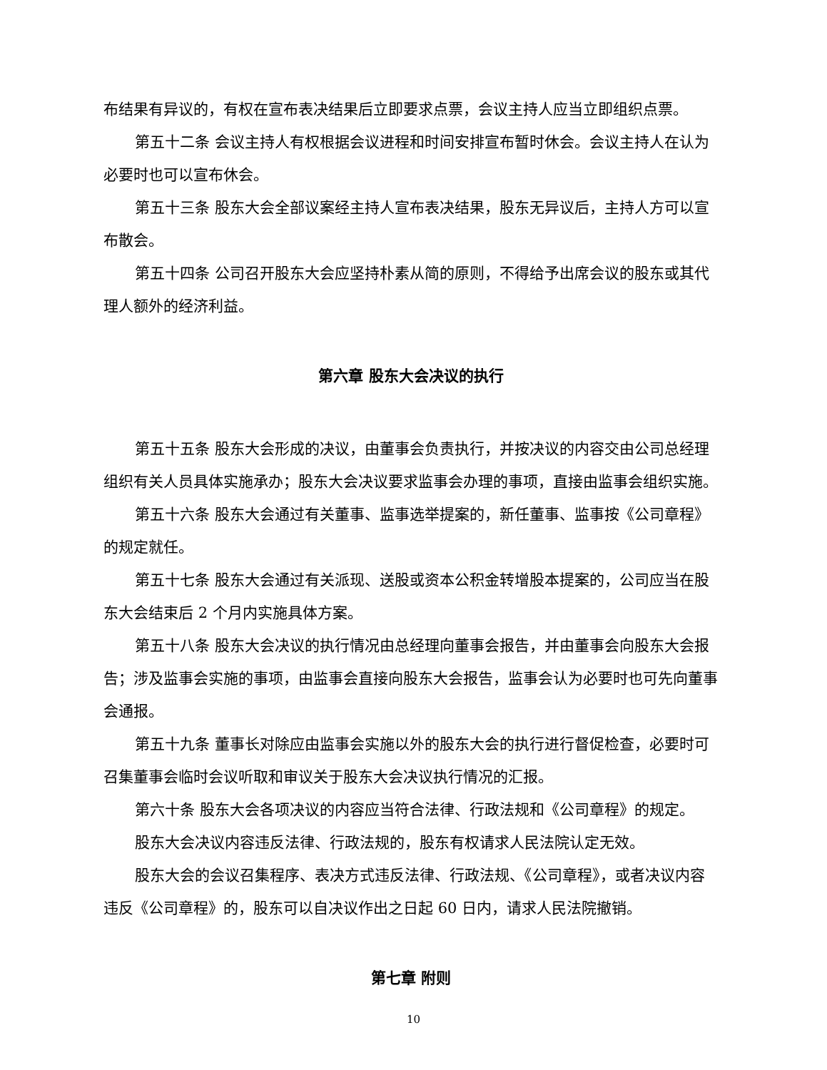布结果有异议的，有权在宣布表决结果后立即要求点票，会议主持人应当立即组织点票。
第五十二条 会议主持人有权根据会议进程和时间安排宣布暂时休会。会议主持人在认为必要时也可以宣布休会。
第五十三条 股东大会全部议案经主持人宣布表决结果，股东无异议后，主持人方可以宣布散会。
第五十四条 公司召开股东大会应坚持朴素从简的原则，不得给予出席会议的股东或其代理人额外的经济利益。
第六章 股东大会决议的执行
第五十五条 股东大会形成的决议，由董事会负责执行，并按决议的内容交由公司总经理组织有关人员具体实施承办；股东大会决议要求监事会办理的事项，直接由监事会组织实施。
第五十六条 股东大会通过有关董事、监事选举提案的，新任董事、监事按《公司章程》的规定就任。
第五十七条 股东大会通过有关派现、送股或资本公积金转增股本提案的，公司应当在股东大会结束后 2 个月内实施具体方案。
第五十八条 股东大会决议的执行情况由总经理向董事会报告，并由董事会向股东大会报告；涉及监事会实施的事项，由监事会直接向股东大会报告，监事会认为必要时也可先向董事会通报。
第五十九条 董事长对除应由监事会实施以外的股东大会的执行进行督促检查，必要时可召集董事会临时会议听取和审议关于股东大会决议执行情况的汇报。
第六十条 股东大会各项决议的内容应当符合法律、行政法规和《公司章程》的规定。
股东大会决议内容违反法律、行政法规的，股东有权请求人民法院认定无效。
股东大会的会议召集程序、表决方式违反法律、行政法规、《公司章程》，或者决议内容违反《公司章程》的，股东可以自决议作出之日起 60 日内，请求人民法院撤销。
第七章 附则
10